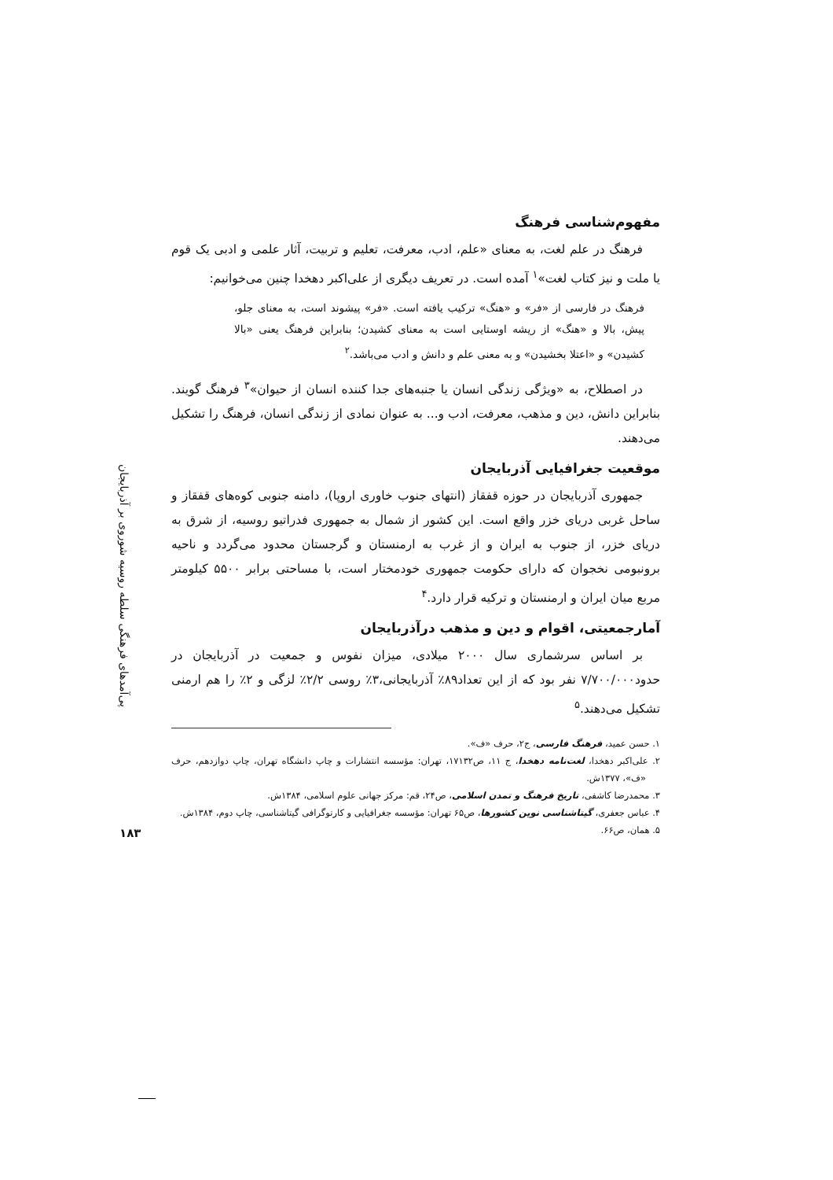پی‌آمدهای فرهنگی سلطه روسیه شوروی بر آذربایجان
۱۸۳
مفهوم‌شناسی فرهنگ
فرهنگ در علم لغت، به معنای «علم، ادب، معرفت، تعلیم و تربیت، آثار علمی و ادبی یک قوم یا ملت و نیز کتاب لغت»<sup>۱</sup> آمده است. در تعریف دیگری از علی‌اکبر دهخدا چنین می‌خوانیم:
فرهنگ در فارسی از «فر» و «هنگ» ترکیب یافته است. «فر» پیشوند است، به معنای جلو، پیش، بالا و «هنگ» از ریشه اوستایی است به معنای کشیدن؛ بنابراین فرهنگ یعنی «بالا کشیدن» و «اعتلا بخشیدن» و به معنی علم و دانش و ادب می‌باشد.<sup>۲</sup>
در اصطلاح، به «ویژگی زندگی انسان یا جنبه‌های جدا کننده انسان از حیوان»<sup>۳</sup> فرهنگ گویند. بنابراین دانش، دین و مذهب، معرفت، ادب و... به عنوان نمادی از زندگی انسان، فرهنگ را تشکیل می‌دهند.
موقعیت جغرافیایی آذربایجان
جمهوری آذربایجان در حوزه قفقاز (انتهای جنوب خاوری اروپا)، دامنه جنوبی کوه‌های قفقاز و ساحل غربی دریای خزر واقع است. این کشور از شمال به جمهوری فدراتیو روسیه، از شرق به دریای خزر، از جنوب به ایران و از غرب به ارمنستان و گرجستان محدود می‌گردد و ناحیه برونبومی نخجوان که دارای حکومت جمهوری خودمختار است، با مساحتی برابر ۵۵۰۰ کیلومتر مربع میان ایران و ارمنستان و ترکیه قرار دارد.<sup>۴</sup>
آمارجمعیتی، اقوام و دین و مذهب درآذربایجان
بر اساس سرشماری سال ۲۰۰۰ میلادی، میزان نفوس و جمعیت در آذربایجان در حدود۷/۷۰۰/۰۰۰ نفر بود که از این تعداد۸۹٪ آذربایجانی،۳٪ روسی ۲/۲٪ لزگی و ۲٪ را هم ارمنی تشکیل می‌دهند.<sup>۵</sup>
۱. حسن عمید، فرهنگ فارسی، ج۲، حرف «ف».
۲. علی‌اکبر دهخدا، لغت‌نامه دهخدا، ج ۱۱، ص۱۷۱۳۲، تهران: مؤسسه انتشارات و چاپ دانشگاه تهران، چاپ دوازدهم، حرف «ف»، ۱۳۷۷ش.
۳. محمدرضا کاشفی، تاریخ فرهنگ و تمدن اسلامی، ص۲۴، قم: مرکز جهانی علوم اسلامی، ۱۳۸۴ش.
۴. عباس جعفری، گیتاشناسی نوین کشورها، ص۶۵ تهران: مؤسسه جغرافیایی و کارتوگرافی گیتاشناسی، چاپ دوم، ۱۳۸۴ش.
۵. همان، ص۶۶.